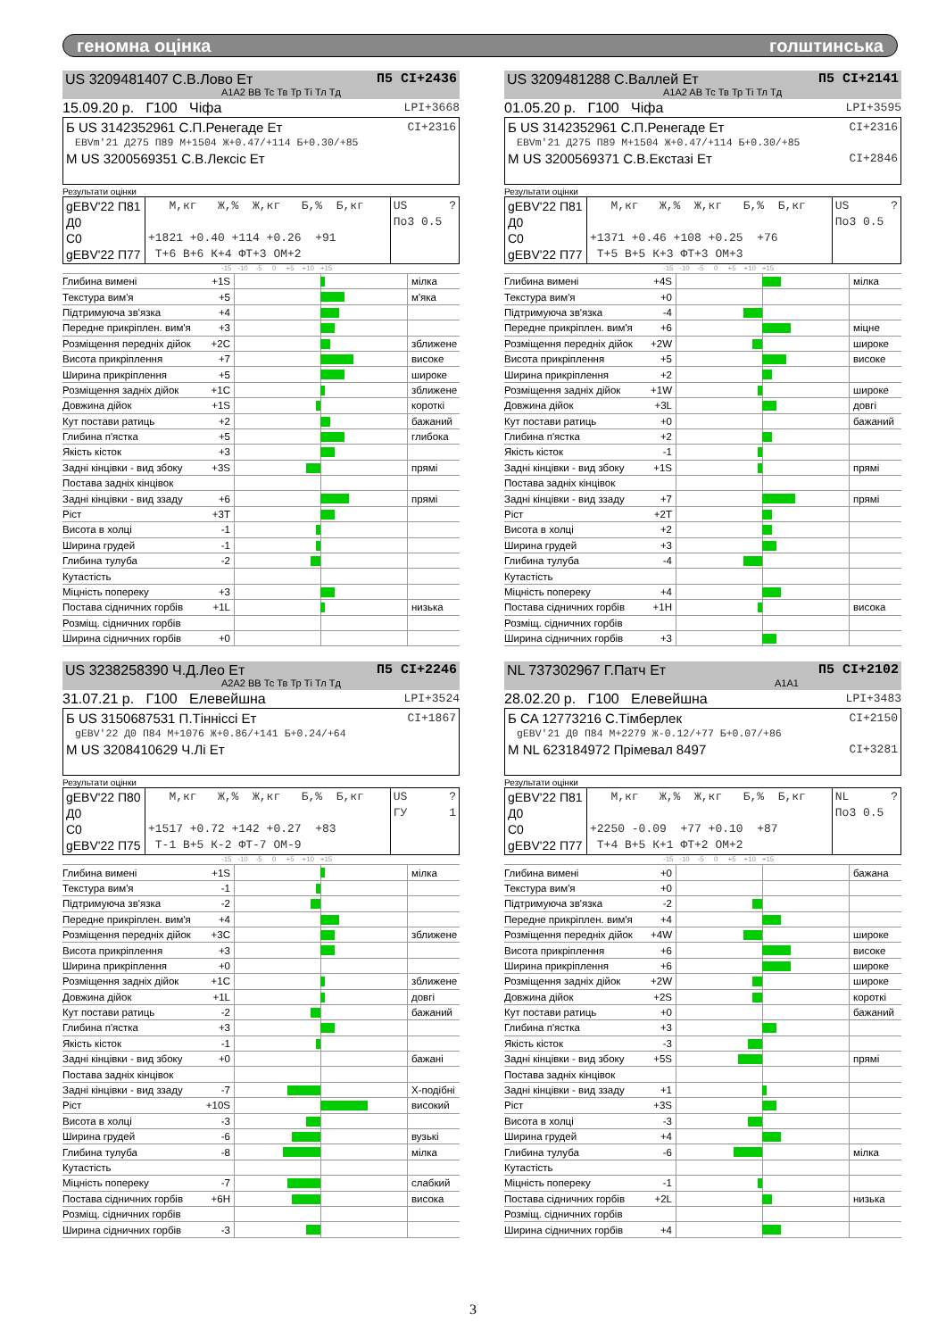геномна оцінка голштинська
US 3209481407 С.В.Лово Ет П5 CI+2436
A1A2 BB Тс Тв Тр Ті Тл Тд
15.09.20 р. Г100 Чіфа LPI+3668
Б US 3142352961 С.П.Ренегаде Ет CI+2316
EBVm'21 Д275 П89 М+1504 Ж+0.47/+114 Б+0.30/+85
М US 3200569351 С.В.Лексіс Ет
Результати оцінки
| gEBV'22 П81 Д0 С0 gEBV'22 П77 | М,кг Ж,% Ж,кг Б,% Б,кг +1821 +0.40 +114 +0.26 +91 Т+6 В+6 К+4 ФТ+3 ОМ+2 | US ? По3 0.5 |
-15 -10 -5 0 +5 +10 +15
| Глибина вимені | +1S | | мілка |
| Текстура вим'я | +5 | | м'яка |
| Підтримуюча зв'язка | +4 | | |
| Передне прикріплен. вим'я | +3 | | |
| Розміщення передніх дійок | +2C | | зближене |
| Висота прикріплення | +7 | | високе |
| Ширина прикріплення | +5 | | широке |
| Розміщення задніх дійок | +1C | | зближене |
| Довжина дійок | +1S | | короткі |
| Кут постави ратиць | +2 | | бажаний |
| Глибина п'ястка | +5 | | глибока |
| Якість кісток | +3 | | |
| Задні кінцівки - вид збоку | +3S | | прямі |
| Постава задніх кінцівок | | | |
| Задні кінцівки - вид ззаду | +6 | | прямі |
| Ріст | +3T | | |
| Висота в холці | -1 | | |
| Ширина грудей | -1 | | |
| Глибина тулуба | -2 | | |
| Кутастість | | | |
| Міцність попереку | +3 | | |
| Постава сідничних горбів | +1L | | низька |
| Розміщ. сідничних горбів | | | |
| Ширина сідничних горбів | +0 | | |
US 3209481288 С.Валлей Ет П5 CI+2141
A1A2 AB Тс Тв Тр Ті Тл Тд
01.05.20 р. Г100 Чіфа LPI+3595
Б US 3142352961 С.П.Ренегаде Ет CI+2316
EBVm'21 Д275 П89 М+1504 Ж+0.47/+114 Б+0.30/+85
М US 3200569371 С.В.Екстазі Ет CI+2846
Результати оцінки
| gEBV'22 П81 Д0 С0 gEBV'22 П77 | М,кг Ж,% Ж,кг Б,% Б,кг +1371 +0.46 +108 +0.25 +76 Т+5 В+5 К+3 ФТ+3 ОМ+3 | US ? По3 0.5 |
-15 -10 -5 0 +5 +10 +15
| Глибина вимені | +4S | | мілка |
| Текстура вим'я | +0 | | |
| Підтримуюча зв'язка | -4 | | |
| Передне прикріплен. вим'я | +6 | | міцне |
| Розміщення передніх дійок | +2W | | широке |
| Висота прикріплення | +5 | | високе |
| Ширина прикріплення | +2 | | |
| Розміщення задніх дійок | +1W | | широке |
| Довжина дійок | +3L | | довгі |
| Кут постави ратиць | +0 | | бажаний |
| Глибина п'ястка | +2 | | |
| Якість кісток | -1 | | |
| Задні кінцівки - вид збоку | +1S | | прямі |
| Постава задніх кінцівок | | | |
| Задні кінцівки - вид ззаду | +7 | | прямі |
| Ріст | +2T | | |
| Висота в холці | +2 | | |
| Ширина грудей | +3 | | |
| Глибина тулуба | -4 | | |
| Кутастість | | | |
| Міцність попереку | +4 | | |
| Постава сідничних горбів | +1H | | висока |
| Розміщ. сідничних горбів | | | |
| Ширина сідничних горбів | +3 | | |
US 3238258390 Ч.Д.Лео Ет П5 CI+2246
A2A2 BB Тс Тв Тр Ті Тл Тд
31.07.21 р. Г100 Елевейшна LPI+3524
Б US 3150687531 П.Тіннісci Ет CI+1867
gEBV'22 Д0 П84 М+1076 Ж+0.86/+141 Б+0.24/+64
М US 3208410629 Ч.Лі Ет
Результати оцінки
| gEBV'22 П80 Д0 С0 gEBV'22 П75 | М,кг Ж,% Ж,кг Б,% Б,кг +1517 +0.72 +142 +0.27 +83 Т-1 В+5 К-2 ФТ-7 ОМ-9 | US ? ГУ 1 |
-15 -10 -5 0 +5 +10 +15
| Глибина вимені | +1S | | мілка |
| Текстура вим'я | -1 | | |
| Підтримуюча зв'язка | -2 | | |
| Передне прикріплен. вим'я | +4 | | |
| Розміщення передніх дійок | +3C | | зближене |
| Висота прикріплення | +3 | | |
| Ширина прикріплення | +0 | | |
| Розміщення задніх дійок | +1C | | зближене |
| Довжина дійок | +1L | | довгі |
| Кут постави ратиць | -2 | | бажаний |
| Глибина п'ястка | +3 | | |
| Якість кісток | -1 | | |
| Задні кінцівки - вид збоку | +0 | | бажані |
| Постава задніх кінцівок | | | |
| Задні кінцівки - вид ззаду | -7 | | Х-подібні |
| Ріст | +10S | | високий |
| Висота в холці | -3 | | |
| Ширина грудей | -6 | | вузькі |
| Глибина тулуба | -8 | | мілка |
| Кутастість | | | |
| Міцність попереку | -7 | | слабкий |
| Постава сідничних горбів | +6H | | висока |
| Розміщ. сідничних горбів | | | |
| Ширина сідничних горбів | -3 | | |
NL 737302967 Г.Патч Ет П5 CI+2102
A1A1
28.02.20 р. Г100 Елевейшна LPI+3483
Б CA 12773216 С.Тімберлек CI+2150
gEBV'21 Д0 П84 М+2279 Ж-0.12/+77 Б+0.07/+86
М NL 623184972 Прімевал 8497 CI+3281
Результати оцінки
| gEBV'22 П81 Д0 С0 gEBV'22 П77 | М,кг Ж,% Ж,кг Б,% Б,кг +2250 -0.09 +77 +0.10 +87 Т+4 В+5 К+1 ФТ+2 ОМ+2 | NL ? По3 0.5 |
-15 -10 -5 0 +5 +10 +15
| Глибина вимені | +0 | | бажана |
| Текстура вим'я | +0 | | |
| Підтримуюча зв'язка | -2 | | |
| Передне прикріплен. вим'я | +4 | | |
| Розміщення передніх дійок | +4W | | широке |
| Висота прикріплення | +6 | | високе |
| Ширина прикріплення | +6 | | широке |
| Розміщення задніх дійок | +2W | | широке |
| Довжина дійок | +2S | | короткі |
| Кут постави ратиць | +0 | | бажаний |
| Глибина п'ястка | +3 | | |
| Якість кісток | -3 | | |
| Задні кінцівки - вид збоку | +5S | | прямі |
| Постава задніх кінцівок | | | |
| Задні кінцівки - вид ззаду | +1 | | |
| Ріст | +3S | | |
| Висота в холці | -3 | | |
| Ширина грудей | +4 | | |
| Глибина тулуба | -6 | | мілка |
| Кутастість | | | |
| Міцність попереку | -1 | | |
| Постава сідничних горбів | +2L | | низька |
| Розміщ. сідничних горбів | | | |
| Ширина сідничних горбів | +4 | | |
3